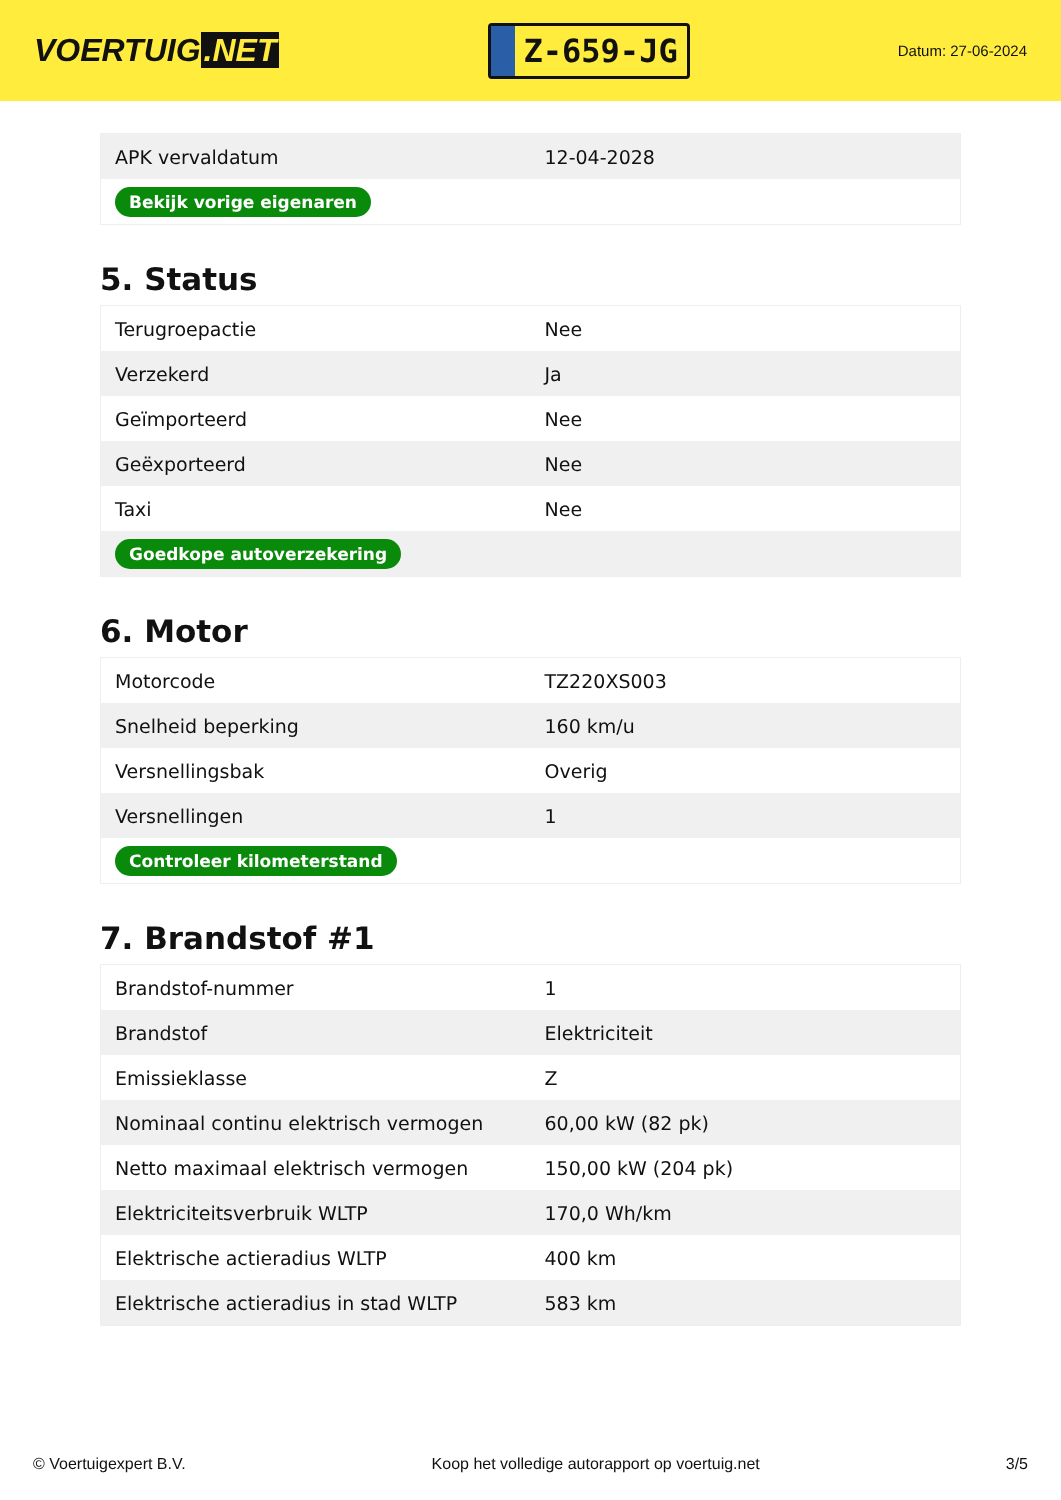VOERTUIG.NET
Z-659-JG
Datum: 27-06-2024
| APK vervaldatum | 12-04-2028 |
| Bekijk vorige eigenaren | |
5. Status
| Terugroepactie | Nee |
| Verzekerd | Ja |
| Geïmporteerd | Nee |
| Geëxporteerd | Nee |
| Taxi | Nee |
| Goedkope autoverzekering | |
6. Motor
| Motorcode | TZ220XS003 |
| Snelheid beperking | 160 km/u |
| Versnellingsbak | Overig |
| Versnellingen | 1 |
| Controleer kilometerstand | |
7. Brandstof #1
| Brandstof-nummer | 1 |
| Brandstof | Elektriciteit |
| Emissieklasse | Z |
| Nominaal continu elektrisch vermogen | 60,00 kW (82 pk) |
| Netto maximaal elektrisch vermogen | 150,00 kW (204 pk) |
| Elektriciteitsverbruik WLTP | 170,0 Wh/km |
| Elektrische actieradius WLTP | 400 km |
| Elektrische actieradius in stad WLTP | 583 km |
© Voertuigexpert B.V. Koop het volledige autorapport op voertuig.net 3/5